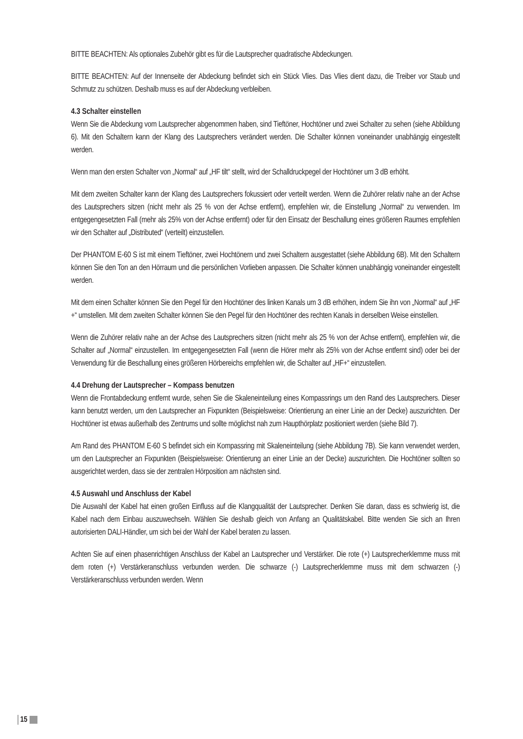BITTE BEACHTEN: Als optionales Zubehör gibt es für die Lautsprecher quadratische Abdeckungen.
BITTE BEACHTEN: Auf der Innenseite der Abdeckung befindet sich ein Stück Vlies. Das Vlies dient dazu, die Treiber vor Staub und Schmutz zu schützen. Deshalb muss es auf der Abdeckung verbleiben.
4.3 Schalter einstellen
Wenn Sie die Abdeckung vom Lautsprecher abgenommen haben, sind Tieftöner, Hochtöner und zwei Schalter zu sehen (siehe Abbildung 6). Mit den Schaltern kann der Klang des Lautsprechers verändert werden. Die Schalter können voneinander unabhängig eingestellt werden.
Wenn man den ersten Schalter von „Normal“ auf „HF tilt“ stellt, wird der Schalldruckpegel der Hochtöner um 3 dB erhöht.
Mit dem zweiten Schalter kann der Klang des Lautsprechers fokussiert oder verteilt werden. Wenn die Zuhörer relativ nahe an der Achse des Lautsprechers sitzen (nicht mehr als 25 % von der Achse entfernt), empfehlen wir, die Einstellung „Normal“ zu verwenden. Im entgegengesetzten Fall (mehr als 25% von der Achse entfernt) oder für den Einsatz der Beschallung eines größeren Raumes empfehlen wir den Schalter auf „Distributed“ (verteilt) einzustellen.
Der PHANTOM E-60 S ist mit einem Tieftöner, zwei Hochtönern und zwei Schaltern ausgestattet (siehe Abbildung 6B). Mit den Schaltern können Sie den Ton an den Hörraum und die persönlichen Vorlieben anpassen. Die Schalter können unabhängig voneinander eingestellt werden.
Mit dem einen Schalter können Sie den Pegel für den Hochtöner des linken Kanals um 3 dB erhöhen, indem Sie ihn von „Normal“ auf „HF +“ umstellen. Mit dem zweiten Schalter können Sie den Pegel für den Hochtöner des rechten Kanals in derselben Weise einstellen.
Wenn die Zuhörer relativ nahe an der Achse des Lautsprechers sitzen (nicht mehr als 25 % von der Achse entfernt), empfehlen wir, die Schalter auf „Normal“ einzustellen. Im entgegengesetzten Fall (wenn die Hörer mehr als 25% von der Achse entfernt sind) oder bei der Verwendung für die Beschallung eines größeren Hörbereichs empfehlen wir, die Schalter auf „HF+“ einzustellen.
4.4 Drehung der Lautsprecher – Kompass benutzen
Wenn die Frontabdeckung entfernt wurde, sehen Sie die Skaleneinteilung eines Kompassrings um den Rand des Lautsprechers. Dieser kann benutzt werden, um den Lautsprecher an Fixpunkten (Beispielsweise: Orientierung an einer Linie an der Decke) auszurichten. Der Hochtöner ist etwas außerhalb des Zentrums und sollte möglichst nah zum Haupthörplatz positioniert werden (siehe Bild 7).
Am Rand des PHANTOM E-60 S befindet sich ein Kompassring mit Skaleneinteilung (siehe Abbildung 7B). Sie kann verwendet werden, um den Lautsprecher an Fixpunkten (Beispielsweise: Orientierung an einer Linie an der Decke) auszurichten. Die Hochtöner sollten so ausgerichtet werden, dass sie der zentralen Hörposition am nächsten sind.
4.5 Auswahl und Anschluss der Kabel
Die Auswahl der Kabel hat einen großen Einfluss auf die Klangqualität der Lautsprecher. Denken Sie daran, dass es schwierig ist, die Kabel nach dem Einbau auszuwechseln. Wählen Sie deshalb gleich von Anfang an Qualitätskabel. Bitte wenden Sie sich an Ihren autorisierten DALI-Händler, um sich bei der Wahl der Kabel beraten zu lassen.
Achten Sie auf einen phasenrichtigen Anschluss der Kabel an Lautsprecher und Verstärker. Die rote (+) Lautsprecherklemme muss mit dem roten (+) Verstärkeranschluss verbunden werden. Die schwarze (-) Lautsprecherklemme muss mit dem schwarzen (-) Verstärkeranschluss verbunden werden. Wenn
15